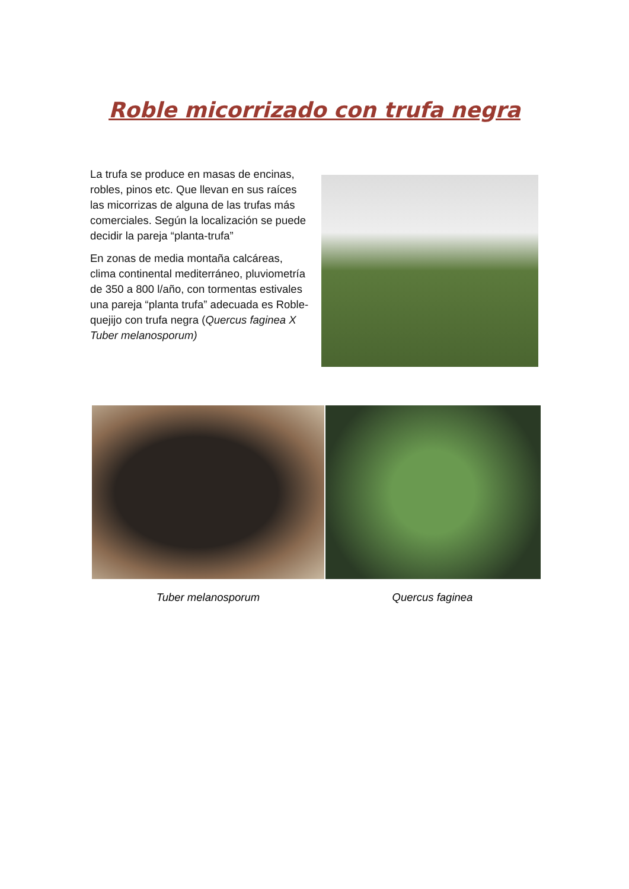Roble micorrizado con trufa negra
La trufa se produce en masas de encinas, robles, pinos etc. Que llevan en sus raíces las micorrizas de alguna de las trufas más comerciales. Según la localización se puede decidir la pareja “planta-trufa”
En zonas de media montaña calcáreas, clima continental mediterráneo, pluviometría de 350 a 800 l/año, con tormentas estivales una pareja “planta trufa” adecuada es Roble-quejijo con trufa negra (Quercus faginea X Tuber melanosporum)
Tuber melanosporum Quercus faginea